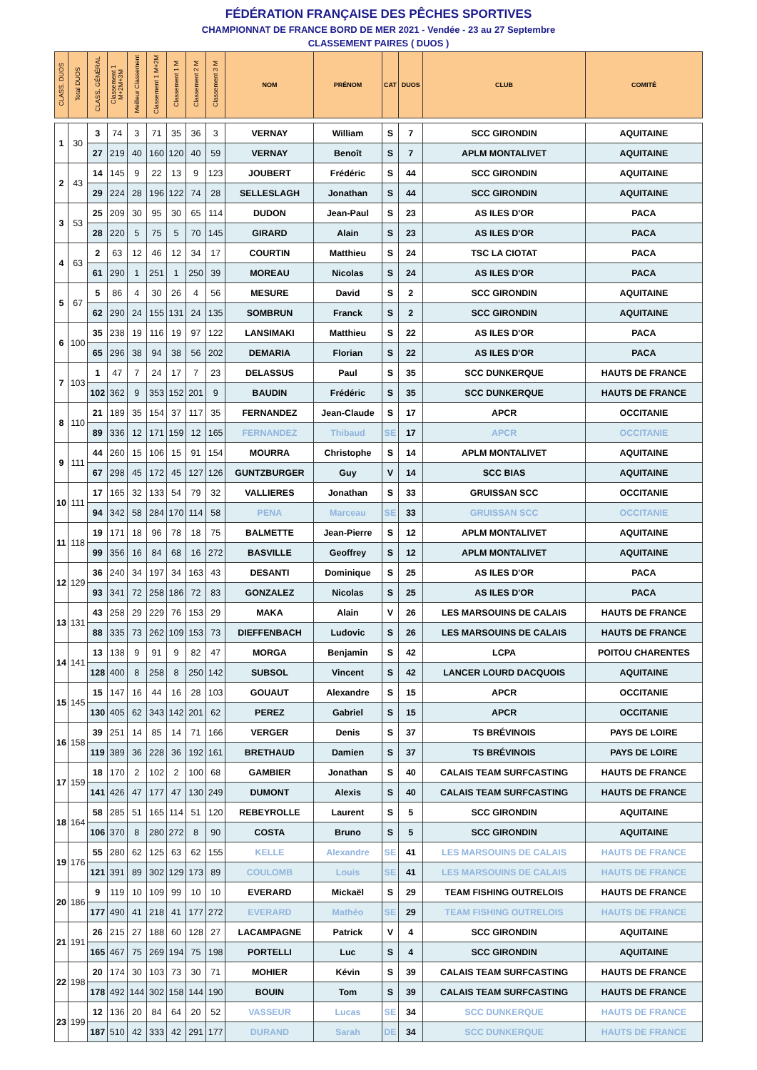FÉDÉRATION FRANÇAISE DES PÊCHES SPORTIVES
CHAMPIONNAT DE FRANCE BORD DE MER 2021 - Vendée - 23 au 27 Septembre
CLASSEMENT PAIRES ( DUOS )
| CLASS. DUOS | Total DUOS | CLASS. GÉNÉRAL | Classement 1 M+2M+3M | Meilleur Classement | Classement 1 M+2M | Classement 1 M | Classement 2 M | Classement 3 M | NOM | PRÉNOM | CAT | DUOS | CLUB | COMITÉ |
| --- | --- | --- | --- | --- | --- | --- | --- | --- | --- | --- | --- | --- | --- | --- |
| 1 | 30 | 3 | 74 | 3 | 71 | 35 | 36 | 3 | VERNAY | William | S | 7 | SCC GIRONDIN | AQUITAINE |
| | | 27 | 219 | 40 | 160 | 120 | 40 | 59 | VERNAY | Benoît | S | 7 | APLM MONTALIVET | AQUITAINE |
| 2 | 43 | 14 | 145 | 9 | 22 | 13 | 9 | 123 | JOUBERT | Frédéric | S | 44 | SCC GIRONDIN | AQUITAINE |
| | | 29 | 224 | 28 | 196 | 122 | 74 | 28 | SELLESLAGH | Jonathan | S | 44 | SCC GIRONDIN | AQUITAINE |
| 3 | 53 | 25 | 209 | 30 | 95 | 30 | 65 | 114 | DUDON | Jean-Paul | S | 23 | AS ILES D'OR | PACA |
| | | 28 | 220 | 5 | 75 | 5 | 70 | 145 | GIRARD | Alain | S | 23 | AS ILES D'OR | PACA |
| 4 | 63 | 2 | 63 | 12 | 46 | 12 | 34 | 17 | COURTIN | Matthieu | S | 24 | TSC LA CIOTAT | PACA |
| | | 61 | 290 | 1 | 251 | 1 | 250 | 39 | MOREAU | Nicolas | S | 24 | AS ILES D'OR | PACA |
| 5 | 67 | 5 | 86 | 4 | 30 | 26 | 4 | 56 | MESURE | David | S | 2 | SCC GIRONDIN | AQUITAINE |
| | | 62 | 290 | 24 | 155 | 131 | 24 | 135 | SOMBRUN | Franck | S | 2 | SCC GIRONDIN | AQUITAINE |
| 6 | 100 | 35 | 238 | 19 | 116 | 19 | 97 | 122 | LANSIMAKI | Matthieu | S | 22 | AS ILES D'OR | PACA |
| | | 65 | 296 | 38 | 94 | 38 | 56 | 202 | DEMARIA | Florian | S | 22 | AS ILES D'OR | PACA |
| 7 | 103 | 1 | 47 | 7 | 24 | 17 | 7 | 23 | DELASSUS | Paul | S | 35 | SCC DUNKERQUE | HAUTS DE FRANCE |
| | | 102 | 362 | 9 | 353 | 152 | 201 | 9 | BAUDIN | Frédéric | S | 35 | SCC DUNKERQUE | HAUTS DE FRANCE |
| 8 | 110 | 21 | 189 | 35 | 154 | 37 | 117 | 35 | FERNANDEZ | Jean-Claude | S | 17 | APCR | OCCITANIE |
| | | 89 | 336 | 12 | 171 | 159 | 12 | 165 | FERNANDEZ | Thibaud | SE | 17 | APCR | OCCITANIE |
| 9 | 111 | 44 | 260 | 15 | 106 | 15 | 91 | 154 | MOURRA | Christophe | S | 14 | APLM MONTALIVET | AQUITAINE |
| | | 67 | 298 | 45 | 172 | 45 | 127 | 126 | GUNTZBURGER | Guy | V | 14 | SCC BIAS | AQUITAINE |
| 10 | 111 | 17 | 165 | 32 | 133 | 54 | 79 | 32 | VALLIERES | Jonathan | S | 33 | GRUISSAN SCC | OCCITANIE |
| | | 94 | 342 | 58 | 284 | 170 | 114 | 58 | PENA | Marceau | SE | 33 | GRUISSAN SCC | OCCITANIE |
| 11 | 118 | 19 | 171 | 18 | 96 | 78 | 18 | 75 | BALMETTE | Jean-Pierre | S | 12 | APLM MONTALIVET | AQUITAINE |
| | | 99 | 356 | 16 | 84 | 68 | 16 | 272 | BASVILLE | Geoffrey | S | 12 | APLM MONTALIVET | AQUITAINE |
| 12 | 129 | 36 | 240 | 34 | 197 | 34 | 163 | 43 | DESANTI | Dominique | S | 25 | AS ILES D'OR | PACA |
| | | 93 | 341 | 72 | 258 | 186 | 72 | 83 | GONZALEZ | Nicolas | S | 25 | AS ILES D'OR | PACA |
| 13 | 131 | 43 | 258 | 29 | 229 | 76 | 153 | 29 | MAKA | Alain | V | 26 | LES MARSOUINS DE CALAIS | HAUTS DE FRANCE |
| | | 88 | 335 | 73 | 262 | 109 | 153 | 73 | DIEFFENBACH | Ludovic | S | 26 | LES MARSOUINS DE CALAIS | HAUTS DE FRANCE |
| 14 | 141 | 13 | 138 | 9 | 91 | 9 | 82 | 47 | MORGA | Benjamin | S | 42 | LCPA | POITOU CHARENTES |
| | | 128 | 400 | 8 | 258 | 8 | 250 | 142 | SUBSOL | Vincent | S | 42 | LANCER LOURD DACQUOIS | AQUITAINE |
| 15 | 145 | 15 | 147 | 16 | 44 | 16 | 28 | 103 | GOUAUT | Alexandre | S | 15 | APCR | OCCITANIE |
| | | 130 | 405 | 62 | 343 | 142 | 201 | 62 | PEREZ | Gabriel | S | 15 | APCR | OCCITANIE |
| 16 | 158 | 39 | 251 | 14 | 85 | 14 | 71 | 166 | VERGER | Denis | S | 37 | TS BRÉVINOIS | PAYS DE LOIRE |
| | | 119 | 389 | 36 | 228 | 36 | 192 | 161 | BRETHAUD | Damien | S | 37 | TS BRÉVINOIS | PAYS DE LOIRE |
| 17 | 159 | 18 | 170 | 2 | 102 | 2 | 100 | 68 | GAMBIER | Jonathan | S | 40 | CALAIS TEAM SURFCASTING | HAUTS DE FRANCE |
| | | 141 | 426 | 47 | 177 | 47 | 130 | 249 | DUMONT | Alexis | S | 40 | CALAIS TEAM SURFCASTING | HAUTS DE FRANCE |
| 18 | 164 | 58 | 285 | 51 | 165 | 114 | 51 | 120 | REBEYROLLE | Laurent | S | 5 | SCC GIRONDIN | AQUITAINE |
| | | 106 | 370 | 8 | 280 | 272 | 8 | 90 | COSTA | Bruno | S | 5 | SCC GIRONDIN | AQUITAINE |
| 19 | 176 | 55 | 280 | 62 | 125 | 63 | 62 | 155 | KELLE | Alexandre | SE | 41 | LES MARSOUINS DE CALAIS | HAUTS DE FRANCE |
| | | 121 | 391 | 89 | 302 | 129 | 173 | 89 | COULOMB | Louis | SE | 41 | LES MARSOUINS DE CALAIS | HAUTS DE FRANCE |
| 20 | 186 | 9 | 119 | 10 | 109 | 99 | 10 | 10 | EVERARD | Mickaël | S | 29 | TEAM FISHING OUTRELOIS | HAUTS DE FRANCE |
| | | 177 | 490 | 41 | 218 | 41 | 177 | 272 | EVERARD | Mathéo | SE | 29 | TEAM FISHING OUTRELOIS | HAUTS DE FRANCE |
| 21 | 191 | 26 | 215 | 27 | 188 | 60 | 128 | 27 | LACAMPAGNE | Patrick | V | 4 | SCC GIRONDIN | AQUITAINE |
| | | 165 | 467 | 75 | 269 | 194 | 75 | 198 | PORTELLI | Luc | S | 4 | SCC GIRONDIN | AQUITAINE |
| 22 | 198 | 20 | 174 | 30 | 103 | 73 | 30 | 71 | MOHIER | Kévin | S | 39 | CALAIS TEAM SURFCASTING | HAUTS DE FRANCE |
| | | 178 | 492 | 144 | 302 | 158 | 144 | 190 | BOUIN | Tom | S | 39 | CALAIS TEAM SURFCASTING | HAUTS DE FRANCE |
| 23 | 199 | 12 | 136 | 20 | 84 | 64 | 20 | 52 | VASSEUR | Lucas | SE | 34 | SCC DUNKERQUE | HAUTS DE FRANCE |
| | | 187 | 510 | 42 | 333 | 42 | 291 | 177 | DURAND | Sarah | DE | 34 | SCC DUNKERQUE | HAUTS DE FRANCE |